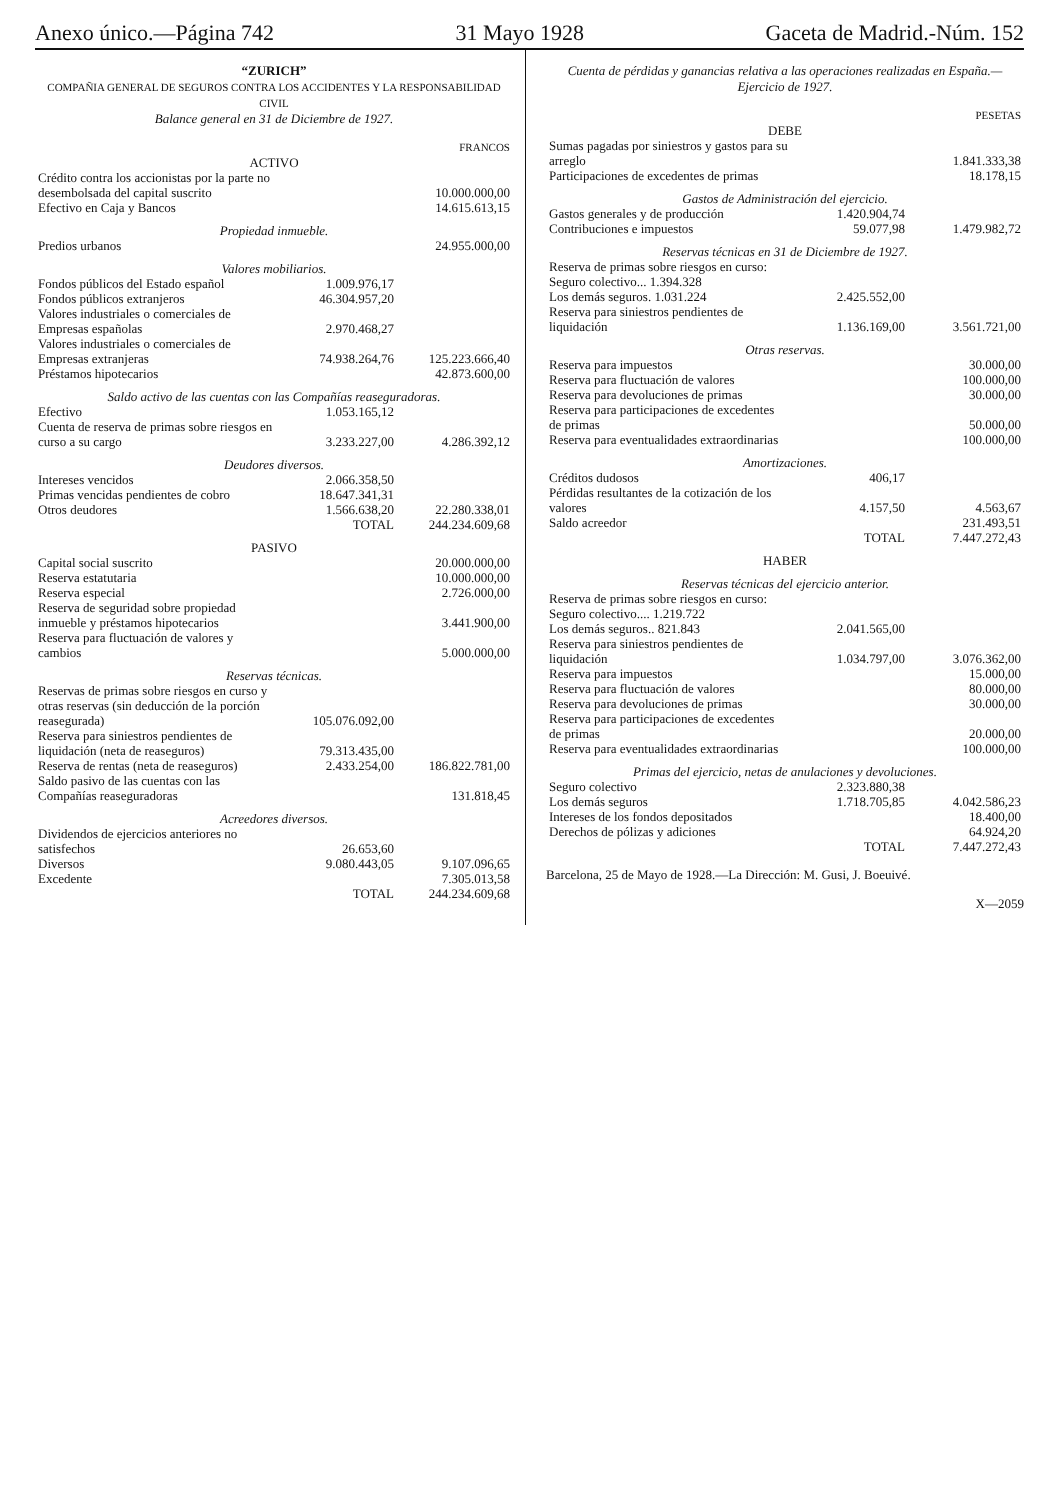Anexo único.—Página 742 31 Mayo 1928 Gaceta de Madrid.-Núm. 152
“ZURICH”
COMPAÑIA GENERAL DE SEGUROS CONTRA LOS ACCIDENTES Y LA RESPONSABILIDAD CIVIL
Balance general en 31 de Diciembre de 1927.
| | | FRANCOS |
| ACTIVO | | |
| Crédito contra los accionistas por la parte no desembolsada del capital suscrito | | 10.000.000,00 |
| Efectivo en Caja y Bancos | | 14.615.613,15 |
| Propiedad inmueble. | | |
| Predios urbanos | | 24.955.000,00 |
| Valores mobiliarios. | | |
| Fondos públicos del Estado español | 1.009.976,17 | |
| Fondos públicos extranjeros | 46.304.957,20 | |
| Valores industriales o comerciales de Empresas españolas | 2.970.468,27 | |
| Valores industriales o comerciales de Empresas extranjeras | 74.938.264,76 | 125.223.666,40 |
| Préstamos hipotecarios | | 42.873.600,00 |
| Saldo activo de las cuentas con las Compañías reaseguradoras. | | |
| Efectivo | 1.053.165,12 | |
| Cuenta de reserva de primas sobre riesgos en curso a su cargo | 3.233.227,00 | 4.286.392,12 |
| Deudores diversos. | | |
| Intereses vencidos | 2.066.358,50 | |
| Primas vencidas pendientes de cobro | 18.647.341,31 | |
| Otros deudores | 1.566.638,20 | 22.280.338,01 |
| TOTAL | | 244.234.609,68 |
| PASIVO | | |
| Capital social suscrito | | 20.000.000,00 |
| Reserva estatutaria | | 10.000.000,00 |
| Reserva especial | | 2.726.000,00 |
| Reserva de seguridad sobre propiedad inmueble y préstamos hipotecarios | | 3.441.900,00 |
| Reserva para fluctuación de valores y cambios | | 5.000.000,00 |
| Reservas técnicas. | | |
| Reservas de primas sobre riesgos en curso y otras reservas (sin deducción de la porción reasegurada) | 105.076.092,00 | |
| Reserva para siniestros pendientes de liquidación (neta de reaseguros) | 79.313.435,00 | |
| Reserva de rentas (neta de reaseguros) | 2.433.254,00 | 186.822.781,00 |
| Saldo pasivo de las cuentas con las Compañías reaseguradoras | | 131.818,45 |
| Acreedores diversos. | | |
| Dividendos de ejercicios anteriores no satisfechos | 26.653,60 | |
| Diversos | 9.080.443,05 | 9.107.096,65 |
| Excedente | | 7.305.013,58 |
| TOTAL | | 244.234.609,68 |
Cuenta de pérdidas y ganancias relativa a las operaciones realizadas en España.—Ejercicio de 1927.
| | | PESETAS |
| DEBE | | |
| Sumas pagadas por siniestros y gastos para su arreglo | | 1.841.333,38 |
| Participaciones de excedentes de primas | | 18.178,15 |
| Gastos de Administración del ejercicio. | | |
| Gastos generales y de producción | 1.420.904,74 | |
| Contribuciones e impuestos | 59.077,98 | 1.479.982,72 |
| Reservas técnicas en 31 de Diciembre de 1927. | | |
| Reserva de primas sobre riesgos en curso: Seguro colectivo... 1.394.328 Los demás seguros. 1.031.224 | 2.425.552,00 | |
| Reserva para siniestros pendientes de liquidación | 1.136.169,00 | 3.561.721,00 |
| Otras reservas. | | |
| Reserva para impuestos | | 30.000,00 |
| Reserva para fluctuación de valores | | 100.000,00 |
| Reserva para devoluciones de primas | | 30.000,00 |
| Reserva para participaciones de excedentes de primas | | 50.000,00 |
| Reserva para eventualidades extraordinarias | | 100.000,00 |
| Amortizaciones. | | |
| Créditos dudosos | 406,17 | |
| Pérdidas resultantes de la cotización de los valores | 4.157,50 | 4.563,67 |
| Saldo acreedor | | 231.493,51 |
| TOTAL | | 7.447.272,43 |
| HABER | | |
| Reservas técnicas del ejercicio anterior. | | |
| Reserva de primas sobre riesgos en curso: Seguro colectivo.... 1.219.722 Los demás seguros.. 821.843 | 2.041.565,00 | |
| Reserva para siniestros pendientes de liquidación | 1.034.797,00 | 3.076.362,00 |
| Reserva para impuestos | | 15.000,00 |
| Reserva para fluctuación de valores | | 80.000,00 |
| Reserva para devoluciones de primas | | 30.000,00 |
| Reserva para participaciones de excedentes de primas | | 20.000,00 |
| Reserva para eventualidades extraordinarias | | 100.000,00 |
| Primas del ejercicio, netas de anulaciones y devoluciones. | | |
| Seguro colectivo | 2.323.880,38 | |
| Los demás seguros | 1.718.705,85 | 4.042.586,23 |
| Intereses de los fondos depositados | | 18.400,00 |
| Derechos de pólizas y adiciones | | 64.924,20 |
| TOTAL | | 7.447.272,43 |
Barcelona, 25 de Mayo de 1928.—La Dirección: M. Gusi, J. Boeuivé.
X—2059